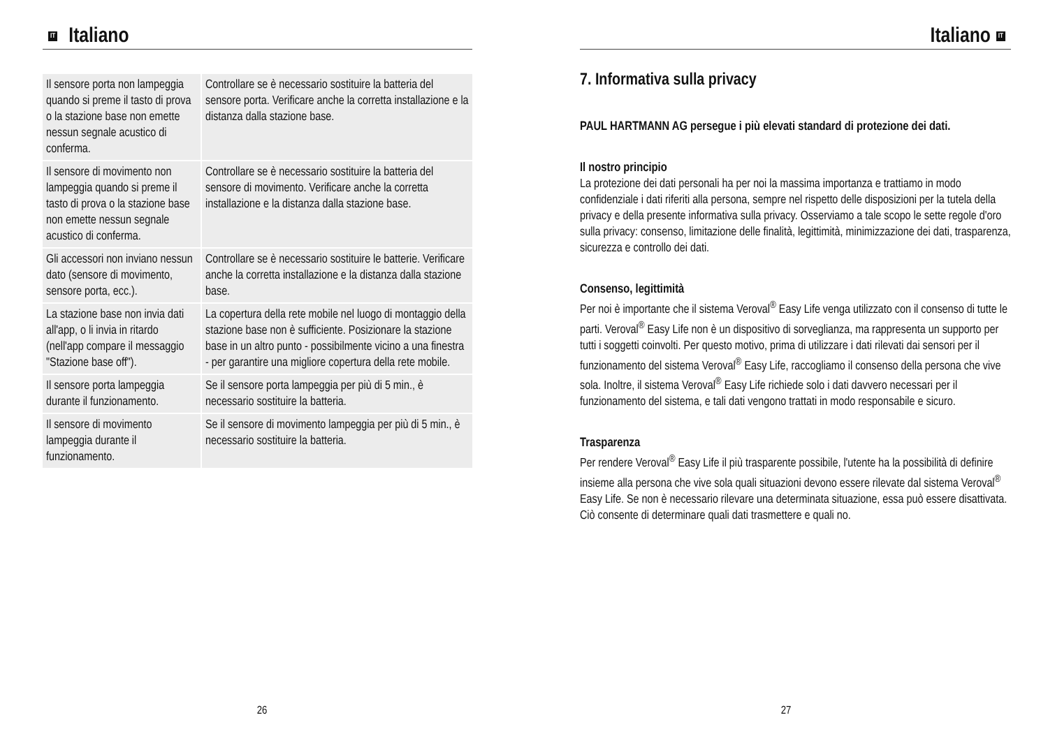IT Italiano
| Il sensore porta non lampeggia quando si preme il tasto di prova o la stazione base non emette nessun segnale acustico di conferma. | Controllare se è necessario sostituire la batteria del sensore porta. Verificare anche la corretta installazione e la distanza dalla stazione base. |
| Il sensore di movimento non lampeggia quando si preme il tasto di prova o la stazione base non emette nessun segnale acustico di conferma. | Controllare se è necessario sostituire la batteria del sensore di movimento. Verificare anche la corretta installazione e la distanza dalla stazione base. |
| Gli accessori non inviano nessun dato (sensore di movimento, sensore porta, ecc.). | Controllare se è necessario sostituire le batterie. Verificare anche la corretta installazione e la distanza dalla stazione base. |
| La stazione base non invia dati all'app, o li invia in ritardo (nell'app compare il messaggio "Stazione base off"). | La copertura della rete mobile nel luogo di montaggio della stazione base non è sufficiente. Posizionare la stazione base in un altro punto - possibilmente vicino a una finestra - per garantire una migliore copertura della rete mobile. |
| Il sensore porta lampeggia durante il funzionamento. | Se il sensore porta lampeggia per più di 5 min., è necessario sostituire la batteria. |
| Il sensore di movimento lampeggia durante il funzionamento. | Se il sensore di movimento lampeggia per più di 5 min., è necessario sostituire la batteria. |
26
Italiano IT
7. Informativa sulla privacy
PAUL HARTMANN AG persegue i più elevati standard di protezione dei dati.
Il nostro principio
La protezione dei dati personali ha per noi la massima importanza e trattiamo in modo confidenziale i dati riferiti alla persona, sempre nel rispetto delle disposizioni per la tutela della privacy e della presente informativa sulla privacy. Osserviamo a tale scopo le sette regole d'oro sulla privacy: consenso, limitazione delle finalità, legittimità, minimizzazione dei dati, trasparenza, sicurezza e controllo dei dati.
Consenso, legittimità
Per noi è importante che il sistema Veroval<sup>®</sup> Easy Life venga utilizzato con il consenso di tutte le parti. Veroval<sup>®</sup> Easy Life non è un dispositivo di sorveglianza, ma rappresenta un supporto per tutti i soggetti coinvolti. Per questo motivo, prima di utilizzare i dati rilevati dai sensori per il funzionamento del sistema Veroval<sup>®</sup> Easy Life, raccogliamo il consenso della persona che vive sola. Inoltre, il sistema Veroval<sup>®</sup> Easy Life richiede solo i dati davvero necessari per il funzionamento del sistema, e tali dati vengono trattati in modo responsabile e sicuro.
Trasparenza
Per rendere Veroval<sup>®</sup> Easy Life il più trasparente possibile, l'utente ha la possibilità di definire insieme alla persona che vive sola quali situazioni devono essere rilevate dal sistema Veroval<sup>®</sup> Easy Life. Se non è necessario rilevare una determinata situazione, essa può essere disattivata. Ciò consente di determinare quali dati trasmettere e quali no.
27